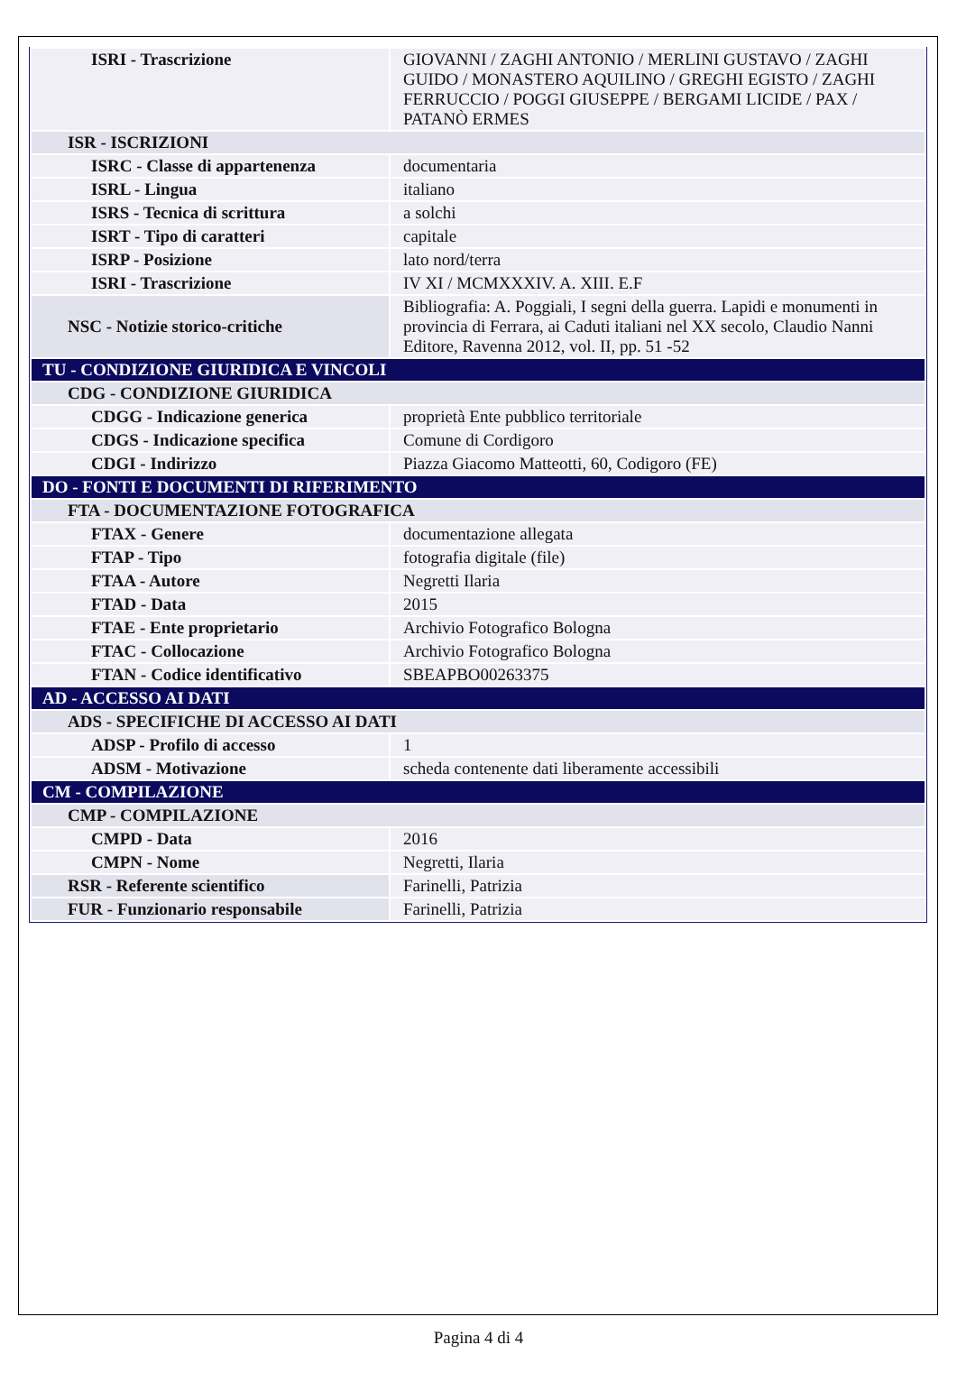| ISRI - Trascrizione | GIOVANNI / ZAGHI ANTONIO / MERLINI GUSTAVO / ZAGHI GUIDO / MONASTERO AQUILINO / GREGHI EGISTO / ZAGHI FERRUCCIO / POGGI GIUSEPPE / BERGAMI LICIDE / PAX / PATANÒ ERMES |
| ISR - ISCRIZIONI | |
| ISRC - Classe di appartenenza | documentaria |
| ISRL - Lingua | italiano |
| ISRS - Tecnica di scrittura | a solchi |
| ISRT - Tipo di caratteri | capitale |
| ISRP - Posizione | lato nord/terra |
| ISRI - Trascrizione | IV XI / MCMXXXIV. A. XIII. E.F |
| NSC - Notizie storico-critiche | Bibliografia: A. Poggiali, I segni della guerra. Lapidi e monumenti in provincia di Ferrara, ai Caduti italiani nel XX secolo, Claudio Nanni Editore, Ravenna 2012, vol. II, pp. 51 -52 |
| TU - CONDIZIONE GIURIDICA E VINCOLI | |
| CDG - CONDIZIONE GIURIDICA | |
| CDGG - Indicazione generica | proprietà Ente pubblico territoriale |
| CDGS - Indicazione specifica | Comune di Cordigoro |
| CDGI - Indirizzo | Piazza Giacomo Matteotti, 60, Codigoro (FE) |
| DO - FONTI E DOCUMENTI DI RIFERIMENTO | |
| FTA - DOCUMENTAZIONE FOTOGRAFICA | |
| FTAX - Genere | documentazione allegata |
| FTAP - Tipo | fotografia digitale (file) |
| FTAA - Autore | Negretti Ilaria |
| FTAD - Data | 2015 |
| FTAE - Ente proprietario | Archivio Fotografico Bologna |
| FTAC - Collocazione | Archivio Fotografico Bologna |
| FTAN - Codice identificativo | SBEAPBO00263375 |
| AD - ACCESSO AI DATI | |
| ADS - SPECIFICHE DI ACCESSO AI DATI | |
| ADSP - Profilo di accesso | 1 |
| ADSM - Motivazione | scheda contenente dati liberamente accessibili |
| CM - COMPILAZIONE | |
| CMP - COMPILAZIONE | |
| CMPD - Data | 2016 |
| CMPN - Nome | Negretti, Ilaria |
| RSR - Referente scientifico | Farinelli, Patrizia |
| FUR - Funzionario responsabile | Farinelli, Patrizia |
Pagina 4 di 4